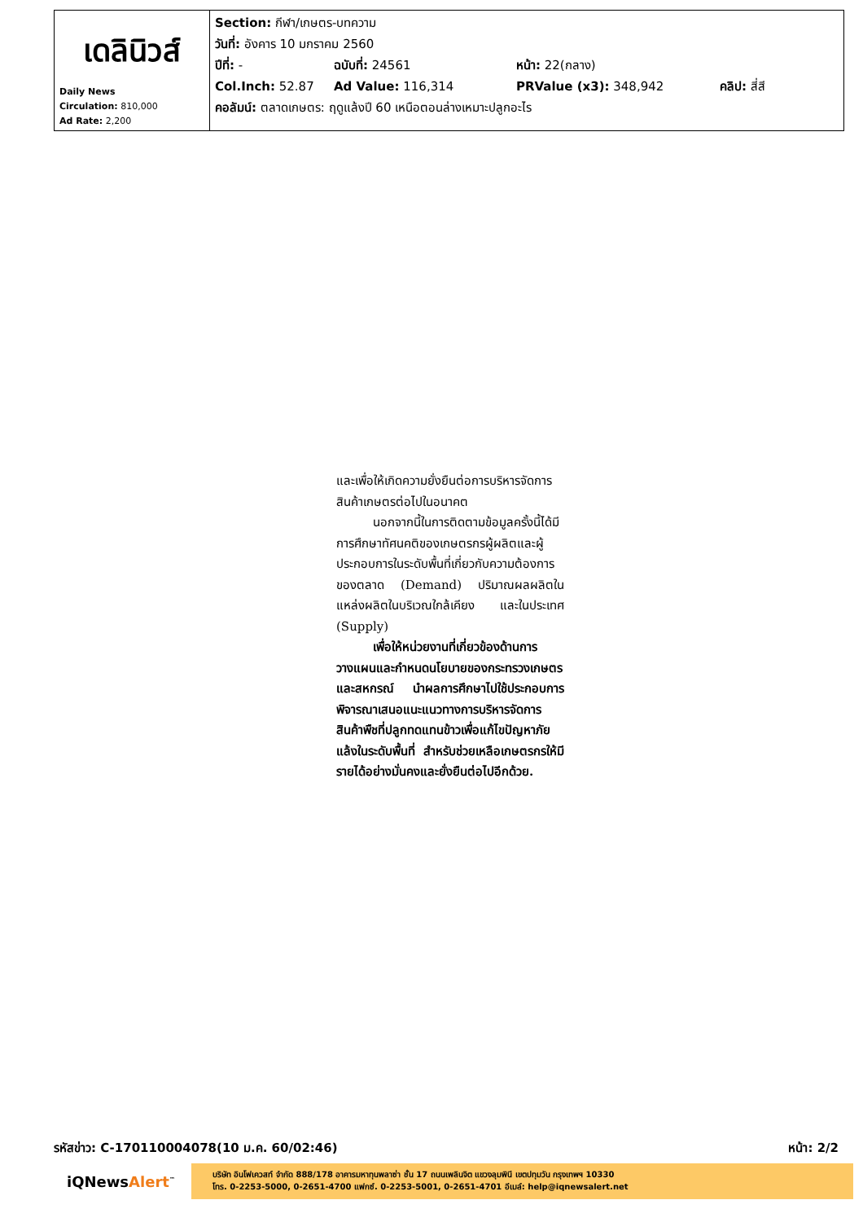| เดลินิวส์ Daily News Circulation: 810,000 Ad Rate: 2,200 | Section: กีฬา/เกษตร-บทความ วันที่: อังคาร 10 มกราคม 2560 ปีที่: - ฉบับที่: 24561 หน้า: 22(กลาง) Col.Inch: 52.87 Ad Value: 116,314 PRValue (x3): 348,942 คลิป: สี่สี คอลัมน์: ตลาดเกษตร: ฤดูแล้งปี 60 เหนือตอนล่างเหมาะปลูกอะไร |
และเพื่อให้เกิดความยั่งยืนต่อการบริหารจัดการสินค้าเกษตรต่อไปในอนาคต
   นอกจากนี้ในการติดตามข้อมูลครั้งนี้ได้มีการศึกษาทัศนคติของเกษตรกรผู้ผลิตและผู้ประกอบการในระดับพื้นที่เกี่ยวกับความต้องการของตลาด (Demand) ปริมาณผลผลิตในแหล่งผลิตในบริเวณใกล้เคียง และในประเทศ (Supply)
   เพื่อให้หน่วยงานที่เกี่ยวข้องด้านการวางแผนและกำหนดนโยบายของกระทรวงเกษตรและสหกรณ์ นำผลการศึกษาไปใช้ประกอบการพิจารณาเสนอแนะแนวทางการบริหารจัดการสินค้าพืชที่ปลูกทดแทนข้าวเพื่อแก้ไขปัญหาภัยแล้งในระดับพื้นที่ สำหรับช่วยเหลือเกษตรกรให้มีรายได้อย่างมั่นคงและยั่งยืนต่อไปอีกด้วย.
รหัสข่าว: C-170110004078(10 ม.ค. 60/02:46) หน้า: 2/2
iQNewsAlert<sup>™</sup>
บริษัท อินโฟเควสท์ จำกัด 888/178 อาคารมหาทุนพลาซ่า ชั้น 17 ถนนเพลินจิต แขวงลุมพินี เขตปทุมวัน กรุงเทพฯ 10330
โทร. 0-2253-5000, 0-2651-4700 แฟกซ์. 0-2253-5001, 0-2651-4701 อีเมล์: help@iqnewsalert.net